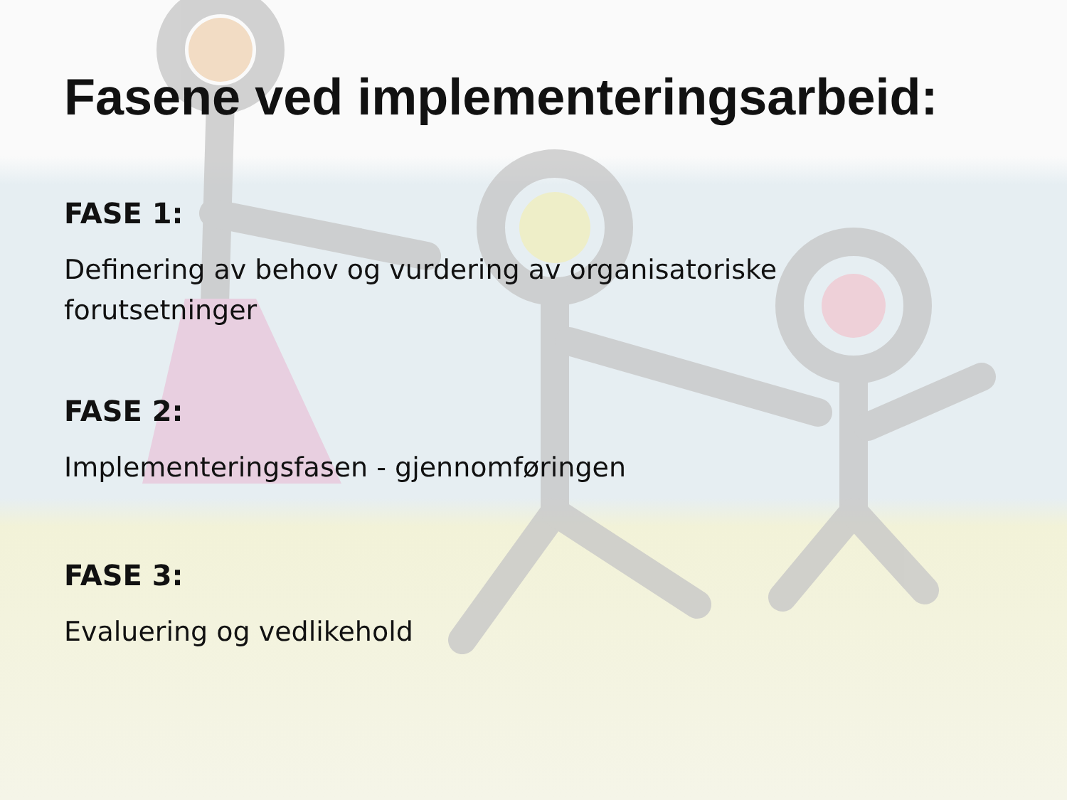Fasene ved implementeringsarbeid:
FASE 1:
Definering av behov og vurdering av organisatoriske forutsetninger
FASE 2:
Implementeringsfasen - gjennomføringen
FASE 3:
Evaluering og vedlikehold